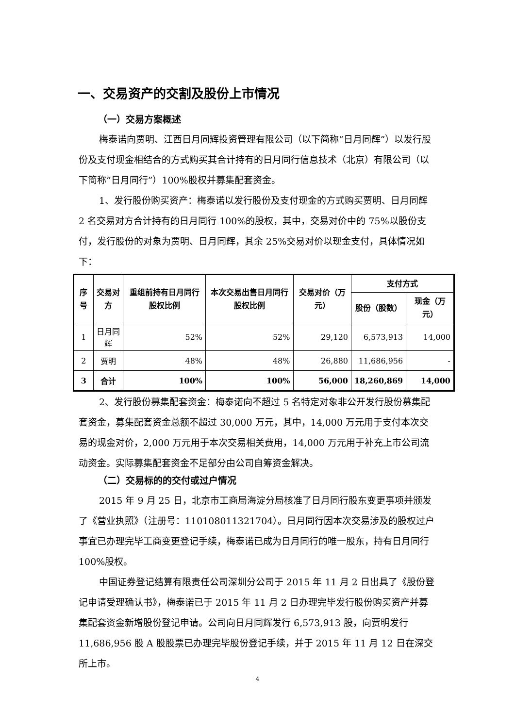一、交易资产的交割及股份上市情况
（一）交易方案概述
梅泰诺向贾明、江西日月同辉投资管理有限公司（以下简称“日月同辉”）以发行股份及支付现金相结合的方式购买其合计持有的日月同行信息技术（北京）有限公司（以下简称“日月同行”）100%股权并募集配套资金。
1、发行股份购买资产：梅泰诺以发行股份及支付现金的方式购买贾明、日月同辉 2 名交易对方合计持有的日月同行 100%的股权，其中，交易对价中的 75%以股份支付，发行股份的对象为贾明、日月同辉，其余 25%交易对价以现金支付，具体情况如下：
| 序号 | 交易对方 | 重组前持有日月同行股权比例 | 本次交易出售日月同行股权比例 | 交易对价（万元） | 支付方式 | |
| --- | --- | --- | --- | --- | --- | --- |
| | | | | | 股份（股数） | 现金（万元） |
| 1 | 日月同辉 | 52% | 52% | 29,120 | 6,573,913 | 14,000 |
| 2 | 贾明 | 48% | 48% | 26,880 | 11,686,956 | - |
| 3 | 合计 | 100% | 100% | 56,000 | 18,260,869 | 14,000 |
2、发行股份募集配套资金：梅泰诺向不超过 5 名特定对象非公开发行股份募集配套资金，募集配套资金总额不超过 30,000 万元，其中，14,000 万元用于支付本次交易的现金对价，2,000 万元用于本次交易相关费用，14,000 万元用于补充上市公司流动资金。实际募集配套资金不足部分由公司自筹资金解决。
（二）交易标的的交付或过户情况
2015 年 9 月 25 日，北京市工商局海淀分局核准了日月同行股东变更事项并颁发了《营业执照》（注册号：110108011321704）。日月同行因本次交易涉及的股权过户事宜已办理完毕工商变更登记手续，梅泰诺已成为日月同行的唯一股东，持有日月同行 100%股权。
中国证券登记结算有限责任公司深圳分公司于 2015 年 11 月 2 日出具了《股份登记申请受理确认书》，梅泰诺已于 2015 年 11 月 2 日办理完毕发行股份购买资产并募集配套资金新增股份登记申请。公司向日月同辉发行 6,573,913 股，向贾明发行 11,686,956 股 A 股股票已办理完毕股份登记手续，并于 2015 年 11 月 12 日在深交所上市。
4